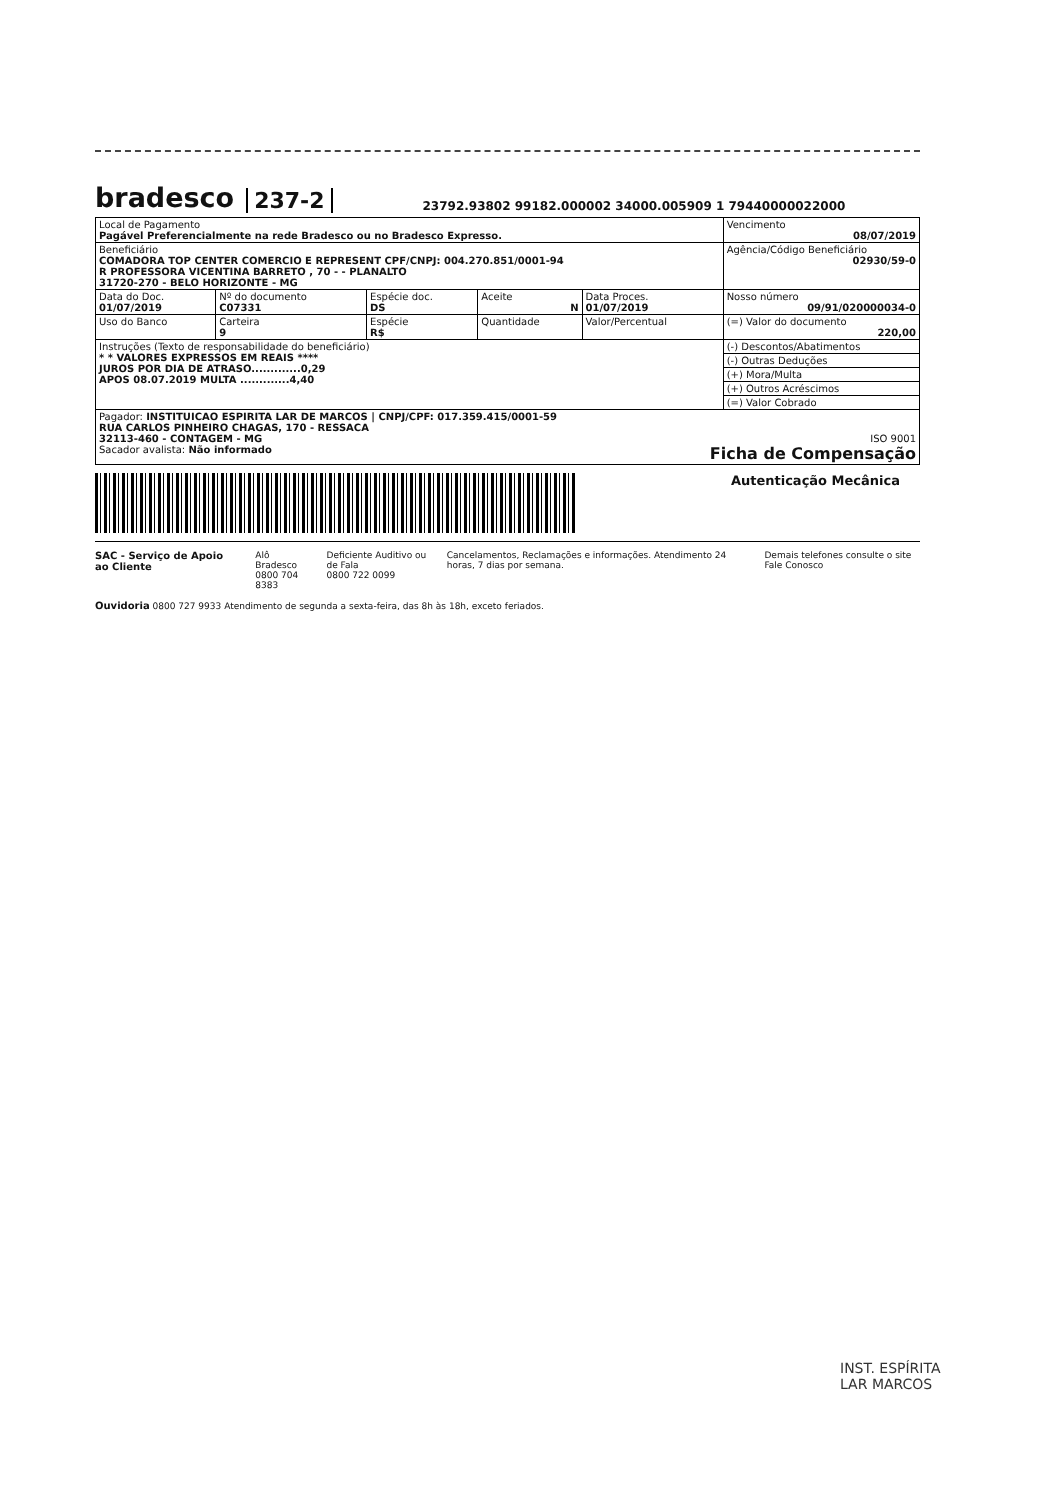bradesco 237-2 23792.93802 99182.000002 34000.005909 1 79440000022000
| Local de Pagamento Pagável Preferencialmente na rede Bradesco ou no Bradesco Expresso. | | | | | Vencimento 08/07/2019 |
| Beneficiário COMADORA TOP CENTER COMERCIO E REPRESENT CPF/CNPJ: 004.270.851/0001-94 R PROFESSORA VICENTINA BARRETO , 70 - - PLANALTO 31720-270 - BELO HORIZONTE - MG | | | | | Agência/Código Beneficiário 02930/59-0 |
| Data do Doc. 01/07/2019 | Nº do documento C07331 | Espécie doc. DS | Aceite N | Data Proces. 01/07/2019 | Nosso número 09/91/020000034-0 |
| Uso do Banco | Carteira 9 | Espécie R$ | Quantidade | Valor/Percentual | (=) Valor do documento 220,00 |
| Instruções (Texto de responsabilidade do beneficiário) * * VALORES EXPRESSOS EM REAIS **** JUROS POR DIA DE ATRASO.............0,29 APOS 08.07.2019 MULTA .............4,40 | | | | | (-) Descontos/Abatimentos |
| | | | | | (-) Outras Deduções |
| | | | | | (+) Mora/Multa |
| | | | | | (+) Outros Acréscimos |
| | | | | | (=) Valor Cobrado |
| Pagador: INSTITUICAO ESPIRITA LAR DE MARCOS / CNPJ/CPF: 017.359.415/0001-59 RUA CARLOS PINHEIRO CHAGAS, 170 - RESSACA 32113-460 - CONTAGEM - MG ISO 9001 Sacador avalista: Não informado Ficha de Compensação | | | | | |
Autenticação Mecânica
SAC - Serviço de Apoio ao Cliente Alô Bradesco
0800 704 8383 Deficiente Auditivo ou de Fala
0800 722 0099 Cancelamentos, Reclamações e informações. Atendimento 24 horas, 7 dias por semana. Demais telefones consulte o site Fale Conosco
Ouvidoria 0800 727 9933 Atendimento de segunda a sexta-feira, das 8h às 18h, exceto feriados.
INST. ESPÍRITA
LAR MARCOS